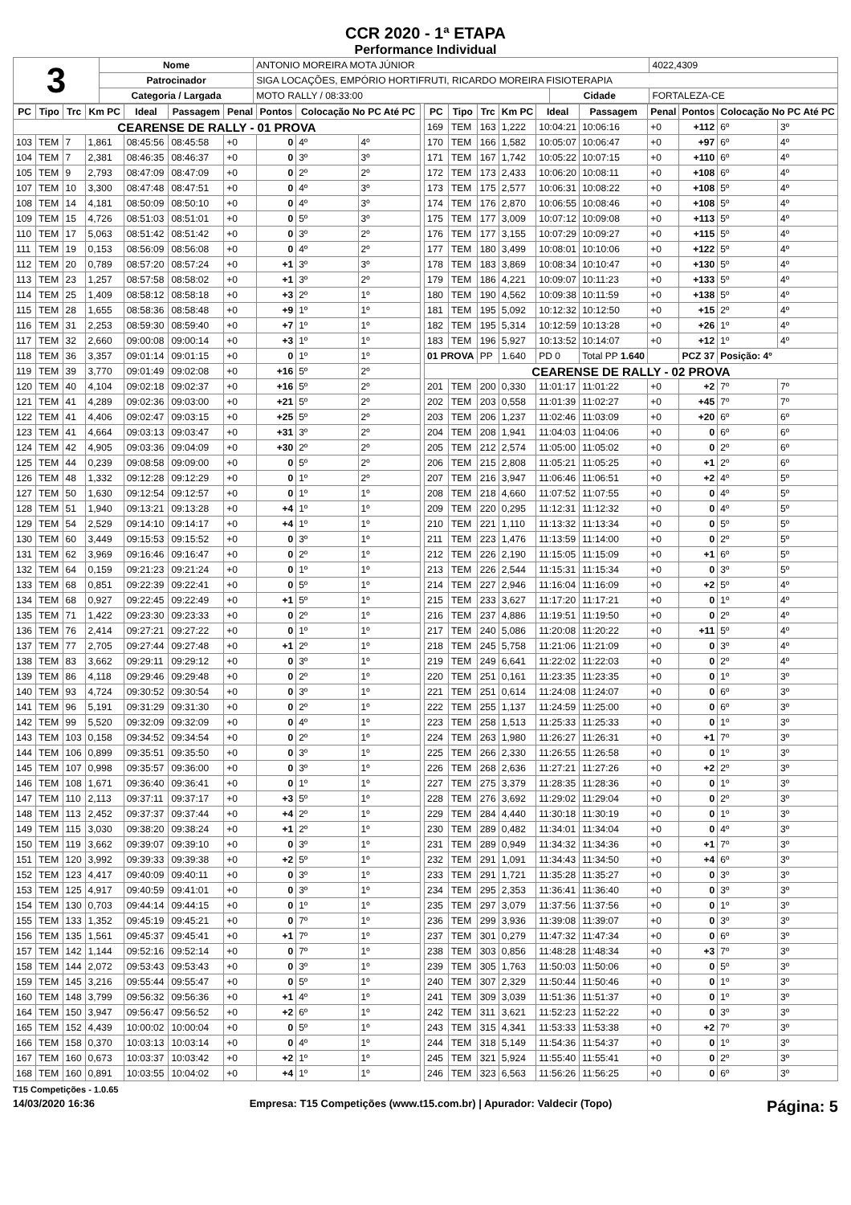CCR 2020 - 1ª ETAPA
Performance Individual
| 3 | Nome | ANTONIO MOREIRA MOTA JÚNIOR | | | 4022,4309 |
| | Patrocinador | SIGA LOCAÇÕES, EMPÓRIO HORTIFRUTI, RICARDO MOREIRA FISIOTERAPIA | | | |
| | Categoria / Largada | MOTO RALLY / 08:33:00 | Cidade | FORTALEZA-CE | |
| PC | Tipo | Trc | Km PC | Ideal | Passagem | Penal | Pontos | Colocação No PC Até PC | |
| --- | --- | --- | --- | --- | --- | --- | --- | --- | --- |
| CEARENSE DE RALLY - 01 PROVA | | | | | | | | | |
| 103 | TEM | 7 | 1,861 | 08:45:56 | 08:45:58 | +0 | 0 | 4º | 4º |
| 104 | TEM | 7 | 2,381 | 08:46:35 | 08:46:37 | +0 | 0 | 3º | 3º |
| 105 | TEM | 9 | 2,793 | 08:47:09 | 08:47:09 | +0 | 0 | 2º | 2º |
| 107 | TEM | 10 | 3,300 | 08:47:48 | 08:47:51 | +0 | 0 | 4º | 3º |
| 108 | TEM | 14 | 4,181 | 08:50:09 | 08:50:10 | +0 | 0 | 4º | 3º |
| 109 | TEM | 15 | 4,726 | 08:51:03 | 08:51:01 | +0 | 0 | 5º | 3º |
| 110 | TEM | 17 | 5,063 | 08:51:42 | 08:51:42 | +0 | 0 | 3º | 2º |
| 111 | TEM | 19 | 0,153 | 08:56:09 | 08:56:08 | +0 | 0 | 4º | 2º |
| 112 | TEM | 20 | 0,789 | 08:57:20 | 08:57:24 | +0 | +1 | 3º | 3º |
| 113 | TEM | 23 | 1,257 | 08:57:58 | 08:58:02 | +0 | +1 | 3º | 2º |
| 114 | TEM | 25 | 1,409 | 08:58:12 | 08:58:18 | +0 | +3 | 2º | 1º |
| 115 | TEM | 28 | 1,655 | 08:58:36 | 08:58:48 | +0 | +9 | 1º | 1º |
| 116 | TEM | 31 | 2,253 | 08:59:30 | 08:59:40 | +0 | +7 | 1º | 1º |
| 117 | TEM | 32 | 2,660 | 09:00:08 | 09:00:14 | +0 | +3 | 1º | 1º |
| 118 | TEM | 36 | 3,357 | 09:01:14 | 09:01:15 | +0 | 0 | 1º | 1º |
| 119 | TEM | 39 | 3,770 | 09:01:49 | 09:02:08 | +0 | +16 | 5º | 2º |
| 120 | TEM | 40 | 4,104 | 09:02:18 | 09:02:37 | +0 | +16 | 5º | 2º |
| 121 | TEM | 41 | 4,289 | 09:02:36 | 09:03:00 | +0 | +21 | 5º | 2º |
| 122 | TEM | 41 | 4,406 | 09:02:47 | 09:03:15 | +0 | +25 | 5º | 2º |
| 123 | TEM | 41 | 4,664 | 09:03:13 | 09:03:47 | +0 | +31 | 3º | 2º |
| 124 | TEM | 42 | 4,905 | 09:03:36 | 09:04:09 | +0 | +30 | 2º | 2º |
| 125 | TEM | 44 | 0,239 | 09:08:58 | 09:09:00 | +0 | 0 | 5º | 2º |
| 126 | TEM | 48 | 1,332 | 09:12:28 | 09:12:29 | +0 | 0 | 1º | 2º |
| 127 | TEM | 50 | 1,630 | 09:12:54 | 09:12:57 | +0 | 0 | 1º | 1º |
| 128 | TEM | 51 | 1,940 | 09:13:21 | 09:13:28 | +0 | +4 | 1º | 1º |
| 129 | TEM | 54 | 2,529 | 09:14:10 | 09:14:17 | +0 | +4 | 1º | 1º |
| 130 | TEM | 60 | 3,449 | 09:15:53 | 09:15:52 | +0 | 0 | 3º | 1º |
| 131 | TEM | 62 | 3,969 | 09:16:46 | 09:16:47 | +0 | 0 | 2º | 1º |
| 132 | TEM | 64 | 0,159 | 09:21:23 | 09:21:24 | +0 | 0 | 1º | 1º |
| 133 | TEM | 68 | 0,851 | 09:22:39 | 09:22:41 | +0 | 0 | 5º | 1º |
| 134 | TEM | 68 | 0,927 | 09:22:45 | 09:22:49 | +0 | +1 | 5º | 1º |
| 135 | TEM | 71 | 1,422 | 09:23:30 | 09:23:33 | +0 | 0 | 2º | 1º |
| 136 | TEM | 76 | 2,414 | 09:27:21 | 09:27:22 | +0 | 0 | 1º | 1º |
| 137 | TEM | 77 | 2,705 | 09:27:44 | 09:27:48 | +0 | +1 | 2º | 1º |
| 138 | TEM | 83 | 3,662 | 09:29:11 | 09:29:12 | +0 | 0 | 3º | 1º |
| 139 | TEM | 86 | 4,118 | 09:29:46 | 09:29:48 | +0 | 0 | 2º | 1º |
| 140 | TEM | 93 | 4,724 | 09:30:52 | 09:30:54 | +0 | 0 | 3º | 1º |
| 141 | TEM | 96 | 5,191 | 09:31:29 | 09:31:30 | +0 | 0 | 2º | 1º |
| 142 | TEM | 99 | 5,520 | 09:32:09 | 09:32:09 | +0 | 0 | 4º | 1º |
| 143 | TEM | 103 | 0,158 | 09:34:52 | 09:34:54 | +0 | 0 | 2º | 1º |
| 144 | TEM | 106 | 0,899 | 09:35:51 | 09:35:50 | +0 | 0 | 3º | 1º |
| 145 | TEM | 107 | 0,998 | 09:35:57 | 09:36:00 | +0 | 0 | 3º | 1º |
| 146 | TEM | 108 | 1,671 | 09:36:40 | 09:36:41 | +0 | 0 | 1º | 1º |
| 147 | TEM | 110 | 2,113 | 09:37:11 | 09:37:17 | +0 | +3 | 5º | 1º |
| 148 | TEM | 113 | 2,452 | 09:37:37 | 09:37:44 | +0 | +4 | 2º | 1º |
| 149 | TEM | 115 | 3,030 | 09:38:20 | 09:38:24 | +0 | +1 | 2º | 1º |
| 150 | TEM | 119 | 3,662 | 09:39:07 | 09:39:10 | +0 | 0 | 3º | 1º |
| 151 | TEM | 120 | 3,992 | 09:39:33 | 09:39:38 | +0 | +2 | 5º | 1º |
| 152 | TEM | 123 | 4,417 | 09:40:09 | 09:40:11 | +0 | 0 | 3º | 1º |
| 153 | TEM | 125 | 4,917 | 09:40:59 | 09:41:01 | +0 | 0 | 3º | 1º |
| 154 | TEM | 130 | 0,703 | 09:44:14 | 09:44:15 | +0 | 0 | 1º | 1º |
| 155 | TEM | 133 | 1,352 | 09:45:19 | 09:45:21 | +0 | 0 | 7º | 1º |
| 156 | TEM | 135 | 1,561 | 09:45:37 | 09:45:41 | +0 | +1 | 7º | 1º |
| 157 | TEM | 142 | 1,144 | 09:52:16 | 09:52:14 | +0 | 0 | 7º | 1º |
| 158 | TEM | 144 | 2,072 | 09:53:43 | 09:53:43 | +0 | 0 | 3º | 1º |
| 159 | TEM | 145 | 3,216 | 09:55:44 | 09:55:47 | +0 | 0 | 5º | 1º |
| 160 | TEM | 148 | 3,799 | 09:56:32 | 09:56:36 | +0 | +1 | 4º | 1º |
| 164 | TEM | 150 | 3,947 | 09:56:47 | 09:56:52 | +0 | +2 | 6º | 1º |
| 165 | TEM | 152 | 4,439 | 10:00:02 | 10:00:04 | +0 | 0 | 5º | 1º |
| 166 | TEM | 158 | 0,370 | 10:03:13 | 10:03:14 | +0 | 0 | 4º | 1º |
| 167 | TEM | 160 | 0,673 | 10:03:37 | 10:03:42 | +0 | +2 | 1º | 1º |
| 168 | TEM | 160 | 0,891 | 10:03:55 | 10:04:02 | +0 | +4 | 1º | 1º |
| PC | Tipo | Trc | Km PC | Ideal | Passagem | Penal | Pontos | Colocação No PC Até PC | |
| --- | --- | --- | --- | --- | --- | --- | --- | --- | --- |
| 169 | TEM | 163 | 1,222 | 10:04:21 | 10:06:16 | +0 | +112 | 6º | 3º |
| 170 | TEM | 166 | 1,582 | 10:05:07 | 10:06:47 | +0 | +97 | 6º | 4º |
| 171 | TEM | 167 | 1,742 | 10:05:22 | 10:07:15 | +0 | +110 | 6º | 4º |
| 172 | TEM | 173 | 2,433 | 10:06:20 | 10:08:11 | +0 | +108 | 6º | 4º |
| 173 | TEM | 175 | 2,577 | 10:06:31 | 10:08:22 | +0 | +108 | 5º | 4º |
| 174 | TEM | 176 | 2,870 | 10:06:55 | 10:08:46 | +0 | +108 | 5º | 4º |
| 175 | TEM | 177 | 3,009 | 10:07:12 | 10:09:08 | +0 | +113 | 5º | 4º |
| 176 | TEM | 177 | 3,155 | 10:07:29 | 10:09:27 | +0 | +115 | 5º | 4º |
| 177 | TEM | 180 | 3,499 | 10:08:01 | 10:10:06 | +0 | +122 | 5º | 4º |
| 178 | TEM | 183 | 3,869 | 10:08:34 | 10:10:47 | +0 | +130 | 5º | 4º |
| 179 | TEM | 186 | 4,221 | 10:09:07 | 10:11:23 | +0 | +133 | 5º | 4º |
| 180 | TEM | 190 | 4,562 | 10:09:38 | 10:11:59 | +0 | +138 | 5º | 4º |
| 181 | TEM | 195 | 5,092 | 10:12:32 | 10:12:50 | +0 | +15 | 2º | 4º |
| 182 | TEM | 195 | 5,314 | 10:12:59 | 10:13:28 | +0 | +26 | 1º | 4º |
| 183 | TEM | 196 | 5,927 | 10:13:52 | 10:14:07 | +0 | +12 | 1º | 4º |
| 01 PROVA | | PP | 1.640 | PD 0 | Total PP 1.640 | | PCZ 37 | Posição: 4º | |
| CEARENSE DE RALLY - 02 PROVA | | | | | | | | | |
| 201 | TEM | 200 | 0,330 | 11:01:17 | 11:01:22 | +0 | +2 | 7º | 7º |
| 202 | TEM | 203 | 0,558 | 11:01:39 | 11:02:27 | +0 | +45 | 7º | 7º |
| 203 | TEM | 206 | 1,237 | 11:02:46 | 11:03:09 | +0 | +20 | 6º | 6º |
| 204 | TEM | 208 | 1,941 | 11:04:03 | 11:04:06 | +0 | 0 | 6º | 6º |
| 205 | TEM | 212 | 2,574 | 11:05:00 | 11:05:02 | +0 | 0 | 2º | 6º |
| 206 | TEM | 215 | 2,808 | 11:05:21 | 11:05:25 | +0 | +1 | 2º | 6º |
| 207 | TEM | 216 | 3,947 | 11:06:46 | 11:06:51 | +0 | +2 | 4º | 5º |
| 208 | TEM | 218 | 4,660 | 11:07:52 | 11:07:55 | +0 | 0 | 4º | 5º |
| 209 | TEM | 220 | 0,295 | 11:12:31 | 11:12:32 | +0 | 0 | 4º | 5º |
| 210 | TEM | 221 | 1,110 | 11:13:32 | 11:13:34 | +0 | 0 | 5º | 5º |
| 211 | TEM | 223 | 1,476 | 11:13:59 | 11:14:00 | +0 | 0 | 2º | 5º |
| 212 | TEM | 226 | 2,190 | 11:15:05 | 11:15:09 | +0 | +1 | 6º | 5º |
| 213 | TEM | 226 | 2,544 | 11:15:31 | 11:15:34 | +0 | 0 | 3º | 5º |
| 214 | TEM | 227 | 2,946 | 11:16:04 | 11:16:09 | +0 | +2 | 5º | 4º |
| 215 | TEM | 233 | 3,627 | 11:17:20 | 11:17:21 | +0 | 0 | 1º | 4º |
| 216 | TEM | 237 | 4,886 | 11:19:51 | 11:19:50 | +0 | 0 | 2º | 4º |
| 217 | TEM | 240 | 5,086 | 11:20:08 | 11:20:22 | +0 | +11 | 5º | 4º |
| 218 | TEM | 245 | 5,758 | 11:21:06 | 11:21:09 | +0 | 0 | 3º | 4º |
| 219 | TEM | 249 | 6,641 | 11:22:02 | 11:22:03 | +0 | 0 | 2º | 4º |
| 220 | TEM | 251 | 0,161 | 11:23:35 | 11:23:35 | +0 | 0 | 1º | 3º |
| 221 | TEM | 251 | 0,614 | 11:24:08 | 11:24:07 | +0 | 0 | 6º | 3º |
| 222 | TEM | 255 | 1,137 | 11:24:59 | 11:25:00 | +0 | 0 | 6º | 3º |
| 223 | TEM | 258 | 1,513 | 11:25:33 | 11:25:33 | +0 | 0 | 1º | 3º |
| 224 | TEM | 263 | 1,980 | 11:26:27 | 11:26:31 | +0 | +1 | 7º | 3º |
| 225 | TEM | 266 | 2,330 | 11:26:55 | 11:26:58 | +0 | 0 | 1º | 3º |
| 226 | TEM | 268 | 2,636 | 11:27:21 | 11:27:26 | +0 | +2 | 2º | 3º |
| 227 | TEM | 275 | 3,379 | 11:28:35 | 11:28:36 | +0 | 0 | 1º | 3º |
| 228 | TEM | 276 | 3,692 | 11:29:02 | 11:29:04 | +0 | 0 | 2º | 3º |
| 229 | TEM | 284 | 4,440 | 11:30:18 | 11:30:19 | +0 | 0 | 1º | 3º |
| 230 | TEM | 289 | 0,482 | 11:34:01 | 11:34:04 | +0 | 0 | 4º | 3º |
| 231 | TEM | 289 | 0,949 | 11:34:32 | 11:34:36 | +0 | +1 | 7º | 3º |
| 232 | TEM | 291 | 1,091 | 11:34:43 | 11:34:50 | +0 | +4 | 6º | 3º |
| 233 | TEM | 291 | 1,721 | 11:35:28 | 11:35:27 | +0 | 0 | 3º | 3º |
| 234 | TEM | 295 | 2,353 | 11:36:41 | 11:36:40 | +0 | 0 | 3º | 3º |
| 235 | TEM | 297 | 3,079 | 11:37:56 | 11:37:56 | +0 | 0 | 1º | 3º |
| 236 | TEM | 299 | 3,936 | 11:39:08 | 11:39:07 | +0 | 0 | 3º | 3º |
| 237 | TEM | 301 | 0,279 | 11:47:32 | 11:47:34 | +0 | 0 | 6º | 3º |
| 238 | TEM | 303 | 0,856 | 11:48:28 | 11:48:34 | +0 | +3 | 7º | 3º |
| 239 | TEM | 305 | 1,763 | 11:50:03 | 11:50:06 | +0 | 0 | 5º | 3º |
| 240 | TEM | 307 | 2,329 | 11:50:44 | 11:50:46 | +0 | 0 | 1º | 3º |
| 241 | TEM | 309 | 3,039 | 11:51:36 | 11:51:37 | +0 | 0 | 1º | 3º |
| 242 | TEM | 311 | 3,621 | 11:52:23 | 11:52:22 | +0 | 0 | 3º | 3º |
| 243 | TEM | 315 | 4,341 | 11:53:33 | 11:53:38 | +0 | +2 | 7º | 3º |
| 244 | TEM | 318 | 5,149 | 11:54:36 | 11:54:37 | +0 | 0 | 1º | 3º |
| 245 | TEM | 321 | 5,924 | 11:55:40 | 11:55:41 | +0 | 0 | 2º | 3º |
| 246 | TEM | 323 | 6,563 | 11:56:26 | 11:56:25 | +0 | 0 | 6º | 3º |
T15 Competições - 1.0.65
14/03/2020 16:36 Empresa: T15 Competições (www.t15.com.br) | Apurador: Valdecir (Topo) Página: 5